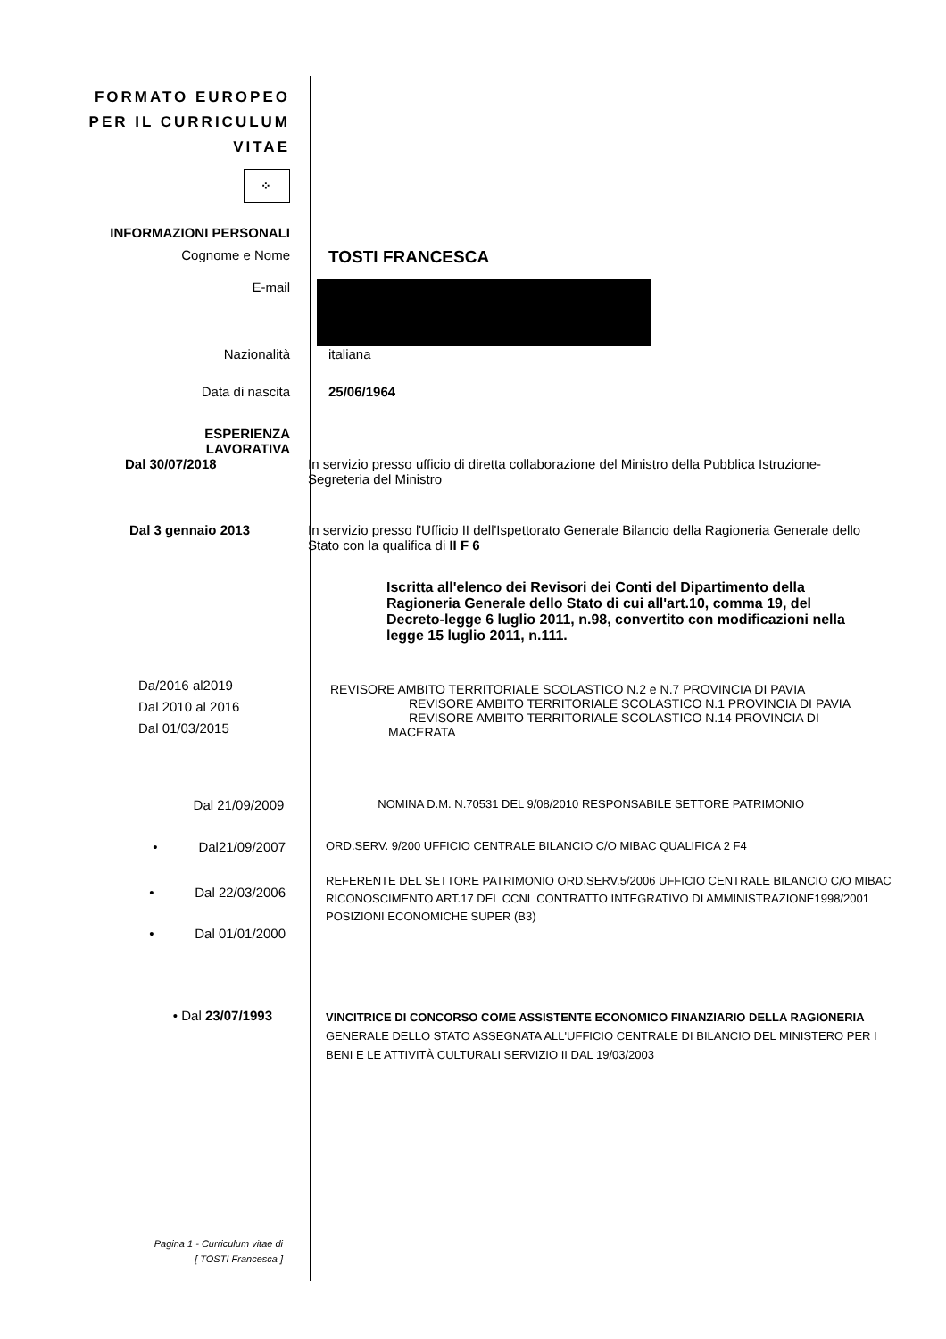FORMATO EUROPEO
PER IL CURRICULUM
VITAE
⁘
INFORMAZIONI PERSONALI
Cognome e Nome
TOSTI FRANCESCA
E-mail
Nazionalità italiana
Data di nascita 25/06/1964
ESPERIENZA
LAVORATIVA
Dal 30/07/2018 In servizio presso ufficio di diretta collaborazione del Ministro della Pubblica Istruzione-Segreteria del Ministro
Dal 3 gennaio 2013 In servizio presso l'Ufficio II dell'Ispettorato Generale Bilancio della Ragioneria Generale dello Stato con la qualifica di II F 6
Iscritta all'elenco dei Revisori dei Conti del Dipartimento della Ragioneria Generale dello Stato di cui all'art.10, comma 19, del Decreto-legge 6 luglio 2011, n.98, convertito con modificazioni nella legge 15 luglio 2011, n.111.
Da/2016 al2019
Dal 2010 al 2016
Dal 01/03/2015
REVISORE AMBITO TERRITORIALE SCOLASTICO N.2 e N.7 PROVINCIA DI PAVIA
REVISORE AMBITO TERRITORIALE SCOLASTICO N.1 PROVINCIA DI PAVIA
REVISORE AMBITO TERRITORIALE SCOLASTICO N.14 PROVINCIA DI
MACERATA
Dal 21/09/2009
NOMINA D.M. N.70531 DEL 9/08/2010 RESPONSABILE SETTORE PATRIMONIO
• Dal21/09/2007
ORD.SERV. 9/200 UFFICIO CENTRALE BILANCIO C/O MIBAC QUALIFICA 2 F4
• Dal 22/03/2006
• Dal 01/01/2000
REFERENTE DEL SETTORE PATRIMONIO ORD.SERV.5/2006 UFFICIO CENTRALE BILANCIO C/O MIBAC
RICONOSCIMENTO ART.17 DEL CCNL CONTRATTO INTEGRATIVO DI AMMINISTRAZIONE1998/2001 POSIZIONI ECONOMICHE SUPER (B3)
• Dal 23/07/1993
VINCITRICE DI CONCORSO COME ASSISTENTE ECONOMICO FINANZIARIO DELLA RAGIONERIA GENERALE DELLO STATO ASSEGNATA ALL'UFFICIO CENTRALE DI BILANCIO DEL MINISTERO PER I BENI E LE ATTIVITÀ CULTURALI SERVIZIO II DAL 19/03/2003
Pagina 1 - Curriculum vitae di
[ TOSTI Francesca ]